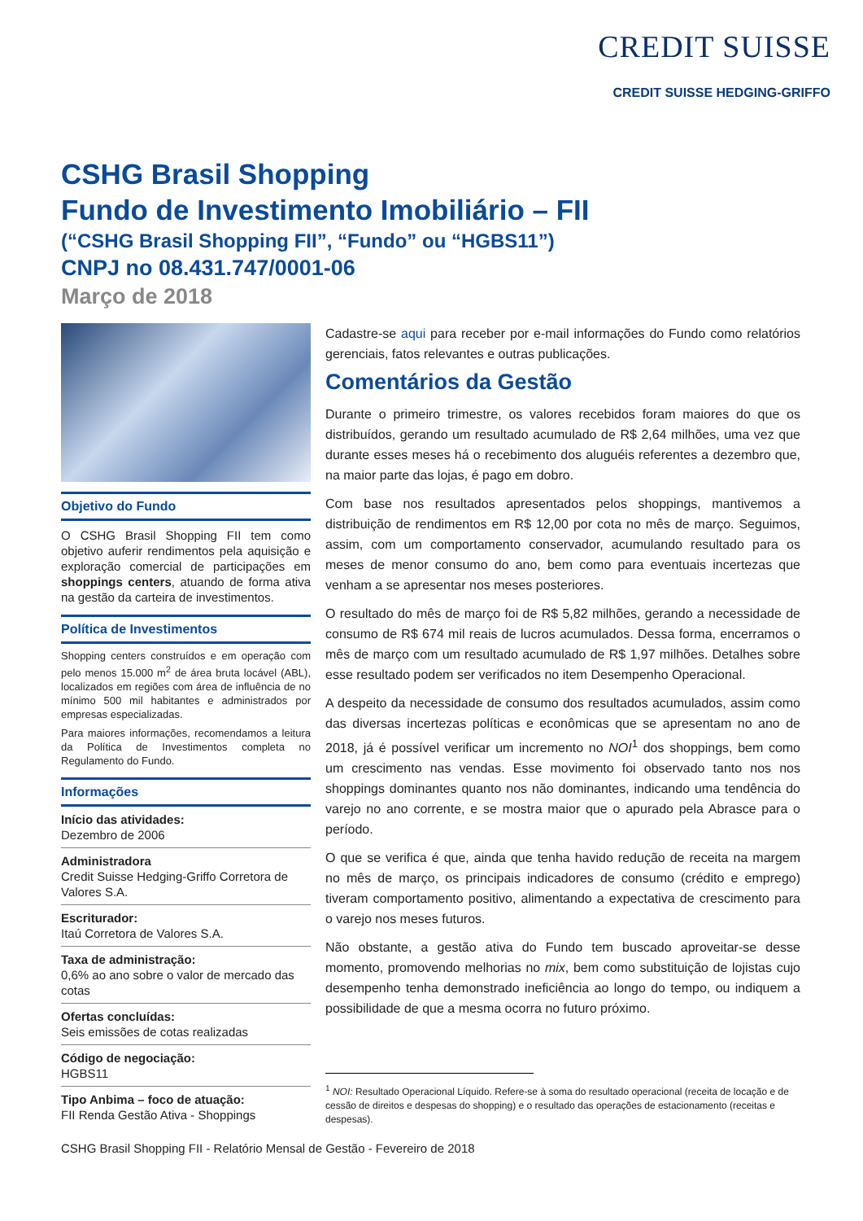CREDIT SUISSE
CREDIT SUISSE HEDGING-GRIFFO
CSHG Brasil Shopping
Fundo de Investimento Imobiliário – FII
(“CSHG Brasil Shopping FII”, “Fundo” ou “HGBS11”)
CNPJ no 08.431.747/0001-06
Março de 2018
Objetivo do Fundo
O CSHG Brasil Shopping FII tem como objetivo auferir rendimentos pela aquisição e exploração comercial de participações em shoppings centers, atuando de forma ativa na gestão da carteira de investimentos.
Política de Investimentos
Shopping centers construídos e em operação com pelo menos 15.000 m<sup>2</sup> de área bruta locável (ABL), localizados em regiões com área de influência de no mínimo 500 mil habitantes e administrados por empresas especializadas.
Para maiores informações, recomendamos a leitura da Política de Investimentos completa no Regulamento do Fundo.
Informações
Início das atividades:
Dezembro de 2006
Administradora
Credit Suisse Hedging-Griffo Corretora de Valores S.A.
Escriturador:
Itaú Corretora de Valores S.A.
Taxa de administração:
0,6% ao ano sobre o valor de mercado das cotas
Ofertas concluídas:
Seis emissões de cotas realizadas
Código de negociação:
HGBS11
Tipo Anbima – foco de atuação:
FII Renda Gestão Ativa - Shoppings
Cadastre-se aqui para receber por e-mail informações do Fundo como relatórios gerenciais, fatos relevantes e outras publicações.
Comentários da Gestão
Durante o primeiro trimestre, os valores recebidos foram maiores do que os distribuídos, gerando um resultado acumulado de R$ 2,64 milhões, uma vez que durante esses meses há o recebimento dos aluguéis referentes a dezembro que, na maior parte das lojas, é pago em dobro.
Com base nos resultados apresentados pelos shoppings, mantivemos a distribuição de rendimentos em R$ 12,00 por cota no mês de março. Seguimos, assim, com um comportamento conservador, acumulando resultado para os meses de menor consumo do ano, bem como para eventuais incertezas que venham a se apresentar nos meses posteriores.
O resultado do mês de março foi de R$ 5,82 milhões, gerando a necessidade de consumo de R$ 674 mil reais de lucros acumulados. Dessa forma, encerramos o mês de março com um resultado acumulado de R$ 1,97 milhões. Detalhes sobre esse resultado podem ser verificados no item Desempenho Operacional.
A despeito da necessidade de consumo dos resultados acumulados, assim como das diversas incertezas políticas e econômicas que se apresentam no ano de 2018, já é possível verificar um incremento no NOI<sup>1</sup> dos shoppings, bem como um crescimento nas vendas. Esse movimento foi observado tanto nos nos shoppings dominantes quanto nos não dominantes, indicando uma tendência do varejo no ano corrente, e se mostra maior que o apurado pela Abrasce para o período.
O que se verifica é que, ainda que tenha havido redução de receita na margem no mês de março, os principais indicadores de consumo (crédito e emprego) tiveram comportamento positivo, alimentando a expectativa de crescimento para o varejo nos meses futuros.
Não obstante, a gestão ativa do Fundo tem buscado aproveitar-se desse momento, promovendo melhorias no mix, bem como substituição de lojistas cujo desempenho tenha demonstrado ineficiência ao longo do tempo, ou indiquem a possibilidade de que a mesma ocorra no futuro próximo.
<sup>1</sup> NOI: Resultado Operacional Líquido. Refere-se à soma do resultado operacional (receita de locação e de cessão de direitos e despesas do shopping) e o resultado das operações de estacionamento (receitas e despesas).
CSHG Brasil Shopping FII - Relatório Mensal de Gestão - Fevereiro de 2018